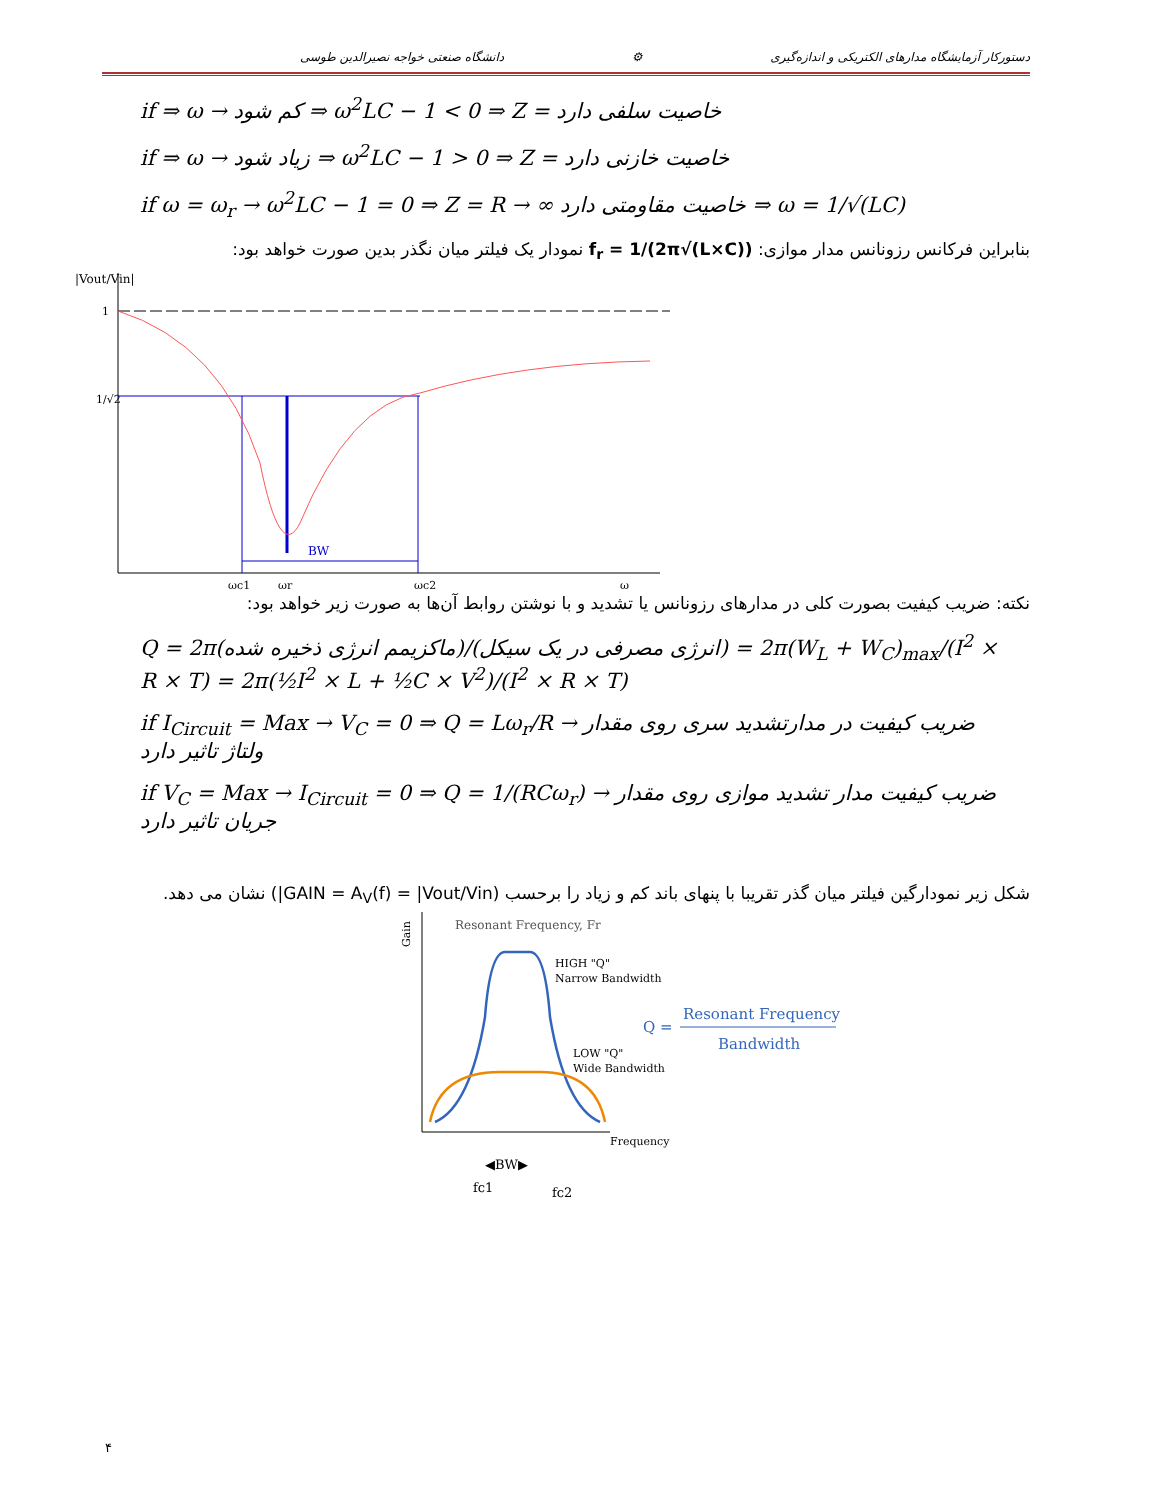دانشگاه صنعتی خواجه نصیرالدین طوسی ⚙ دستورکار آزمایشگاه مدارهای الکتریکی و اندازه‌گیری
if ⇒ ω → کم شود ⇒ ω<sup>2</sup>LC − 1 < 0 ⇒ Z = خاصیت سلفی دارد
if ⇒ ω → زیاد شود ⇒ ω<sup>2</sup>LC − 1 > 0 ⇒ Z = خاصیت خازنی دارد
if ω = ω<sub>r</sub> → ω<sup>2</sup>LC − 1 = 0 ⇒ Z = R → ∞ خاصیت مقاومتی دارد ⇒ ω = 1/√(LC)
بنابراین فرکانس رزونانس مدار موازی: f<sub>r</sub> = 1/(2π√(L×C)) نمودار یک فیلتر میان نگذر بدین صورت خواهد بود:
|Vout/Vin|
1
1/√2
BW
ωc1
ωr
ωc2
ω
نکته: ضریب کیفیت بصورت کلی در مدارهای رزونانس یا تشدید و با نوشتن روابط آن‌ها به صورت زیر خواهد بود:
Q = 2π(ماکزیمم انرژی ذخیره شده)/(انرژی مصرفی در یک سیکل) = 2π(W<sub>L</sub> + W<sub>C</sub>)<sub>max</sub>/(I<sup>2</sup> × R × T) = 2π(½I<sup>2</sup> × L + ½C × V<sup>2</sup>)/(I<sup>2</sup> × R × T)
if I<sub>Circuit</sub> = Max → V<sub>C</sub> = 0 ⇒ Q = Lω<sub>r</sub>/R → ضریب کیفیت در مدارتشدید سری روی مقدار ولتاژ تاثیر دارد
if V<sub>C</sub> = Max → I<sub>Circuit</sub> = 0 ⇒ Q = 1/(RCω<sub>r</sub>) → ضریب کیفیت مدار تشدید موازی روی مقدار جریان تاثیر دارد
شکل زیر نمودارگین فیلتر میان گذر تقریبا با پنهای باند کم و زیاد را برحسب (GAIN = A<sub>V</sub>(f) = |Vout/Vin|) نشان می دهد.
Gain
Resonant Frequency, Fr
HIGH "Q"
Narrow Bandwidth
LOW "Q"
Wide Bandwidth
Q =
Resonant Frequency
Bandwidth
Frequency
◀BW▶
fc1
fc2
۴